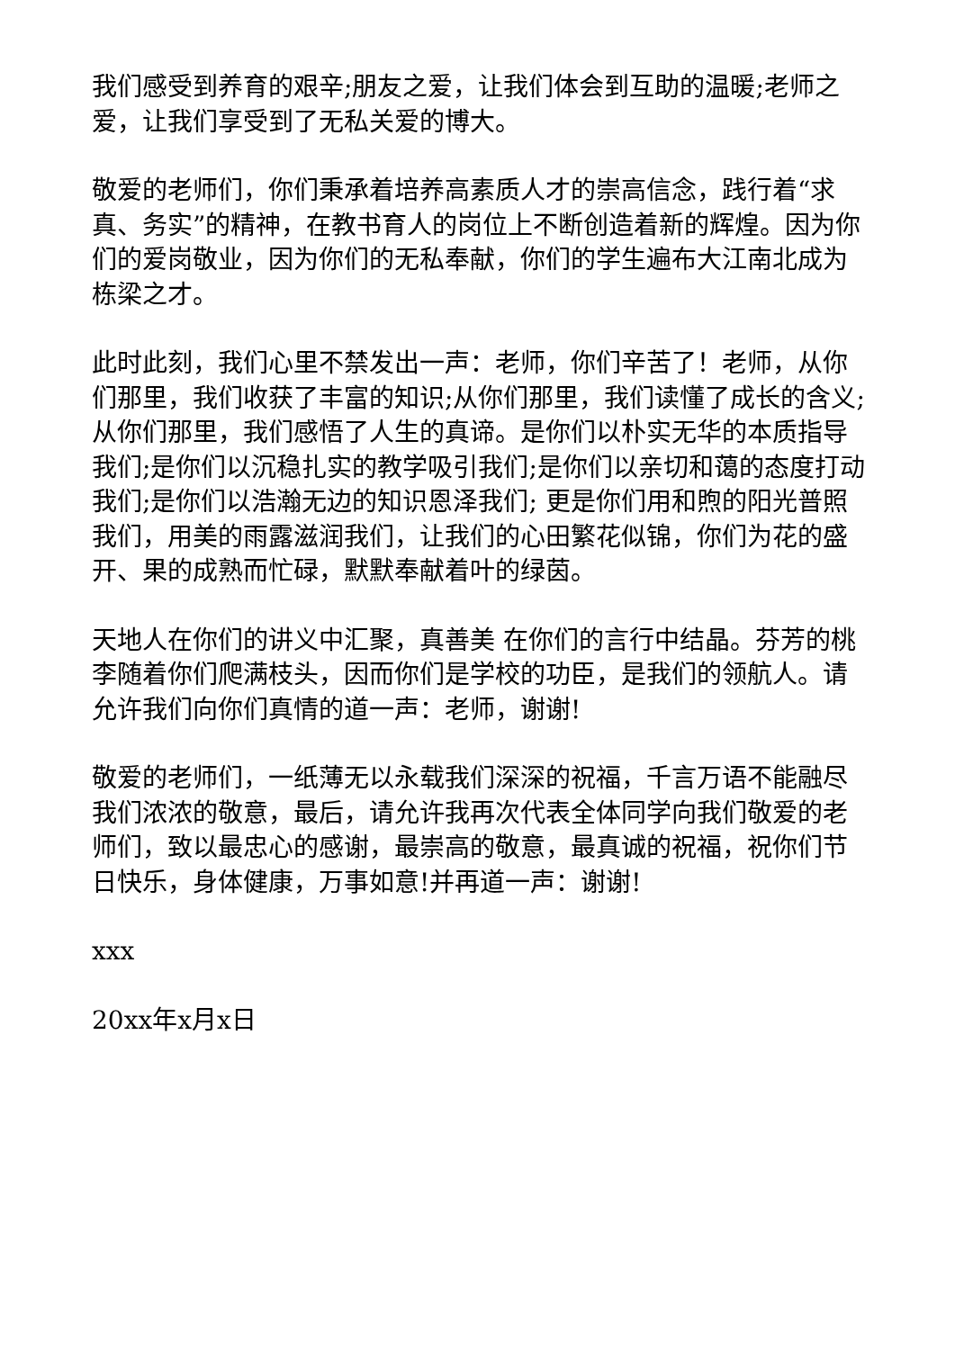我们感受到养育的艰辛;朋友之爱，让我们体会到互助的温暖;老师之爱，让我们享受到了无私关爱的博大。
敬爱的老师们，你们秉承着培养高素质人才的崇高信念，践行着“求真、务实”的精神，在教书育人的岗位上不断创造着新的辉煌。因为你们的爱岗敬业，因为你们的无私奉献，你们的学生遍布大江南北成为栋梁之才。
此时此刻，我们心里不禁发出一声：老师，你们辛苦了！老师，从你们那里，我们收获了丰富的知识;从你们那里，我们读懂了成长的含义;从你们那里，我们感悟了人生的真谛。是你们以朴实无华的本质指导我们;是你们以沉稳扎实的教学吸引我们;是你们以亲切和蔼的态度打动我们;是你们以浩瀚无边的知识恩泽我们; 更是你们用和煦的阳光普照我们，用美的雨露滋润我们，让我们的心田繁花似锦，你们为花的盛开、果的成熟而忙碌，默默奉献着叶的绿茵。
天地人在你们的讲义中汇聚，真善美 在你们的言行中结晶。芬芳的桃李随着你们爬满枝头，因而你们是学校的功臣，是我们的领航人。请允许我们向你们真情的道一声：老师，谢谢!
敬爱的老师们，一纸薄无以永载我们深深的祝福，千言万语不能融尽我们浓浓的敬意，最后，请允许我再次代表全体同学向我们敬爱的老师们，致以最忠心的感谢，最崇高的敬意，最真诚的祝福，祝你们节日快乐，身体健康，万事如意!并再道一声：谢谢!
xxx
20xx年x月x日